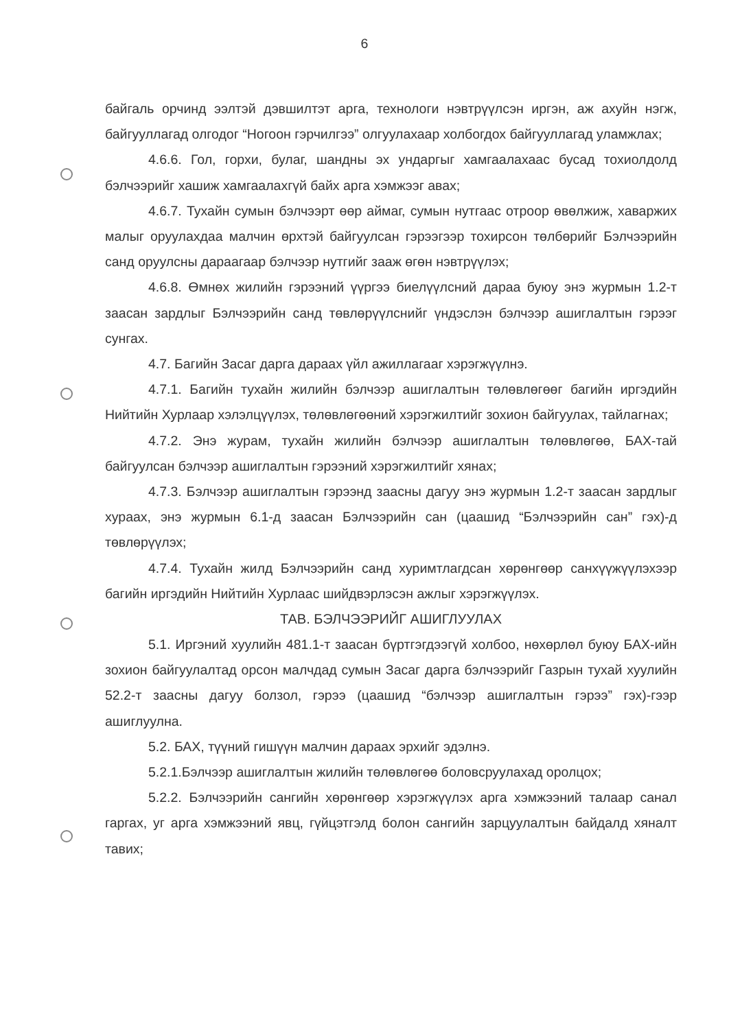6
байгаль орчинд ээлтэй дэвшилтэт арга, технологи нэвтрүүлсэн иргэн, аж ахуйн нэгж, байгууллагад олгодог “Ногоон гэрчилгээ” олгуулахаар холбогдох байгууллагад уламжлах;
4.6.6. Гол, горхи, булаг, шандны эх ундаргыг хамгаалахаас бусад тохиолдолд бэлчээрийг хашиж хамгаалахгүй байх арга хэмжээг авах;
4.6.7. Тухайн сумын бэлчээрт өөр аймаг, сумын нутгаас отроор өвөлжиж, хаваржих малыг оруулахдаа малчин өрхтэй байгуулсан гэрээгээр тохирсон төлбөрийг Бэлчээрийн санд оруулсны дараагаар бэлчээр нутгийг зааж өгөн нэвтрүүлэх;
4.6.8. Өмнөх жилийн гэрээний үүргээ биелүүлсний дараа буюу энэ журмын 1.2-т заасан зардлыг Бэлчээрийн санд төвлөрүүлснийг үндэслэн бэлчээр ашиглалтын гэрээг сунгах.
4.7. Багийн Засаг дарга дараах үйл ажиллагааг хэрэгжүүлнэ.
4.7.1. Багийн тухайн жилийн бэлчээр ашиглалтын төлөвлөгөөг багийн иргэдийн Нийтийн Хурлаар хэлэлцүүлэх, төлөвлөгөөний хэрэгжилтийг зохион байгуулах, тайлагнах;
4.7.2. Энэ журам, тухайн жилийн бэлчээр ашиглалтын төлөвлөгөө, БАХ-тай байгуулсан бэлчээр ашиглалтын гэрээний хэрэгжилтийг хянах;
4.7.3. Бэлчээр ашиглалтын гэрээнд заасны дагуу энэ журмын 1.2-т заасан зардлыг хураах, энэ журмын 6.1-д заасан Бэлчээрийн сан (цаашид “Бэлчээрийн сан” гэх)-д төвлөрүүлэх;
4.7.4. Тухайн жилд Бэлчээрийн санд хуримтлагдсан хөрөнгөөр санхүүжүүлэхээр багийн иргэдийн Нийтийн Хурлаас шийдвэрлэсэн ажлыг хэрэгжүүлэх.
ТАВ. БЭЛЧЭЭРИЙГ АШИГЛУУЛАХ
5.1. Иргэний хуулийн 481.1-т заасан бүртгэгдээгүй холбоо, нөхөрлөл буюу БАХ-ийн зохион байгуулалтад орсон малчдад сумын Засаг дарга бэлчээрийг Газрын тухай хуулийн 52.2-т заасны дагуу болзол, гэрээ (цаашид “бэлчээр ашиглалтын гэрээ” гэх)-гээр ашиглуулна.
5.2. БАХ, түүний гишүүн малчин дараах эрхийг эдэлнэ.
5.2.1.Бэлчээр ашиглалтын жилийн төлөвлөгөө боловсруулахад оролцох;
5.2.2. Бэлчээрийн сангийн хөрөнгөөр хэрэгжүүлэх арга хэмжээний талаар санал гаргах, уг арга хэмжээний явц, гүйцэтгэлд болон сангийн зарцуулалтын байдалд хяналт тавих;